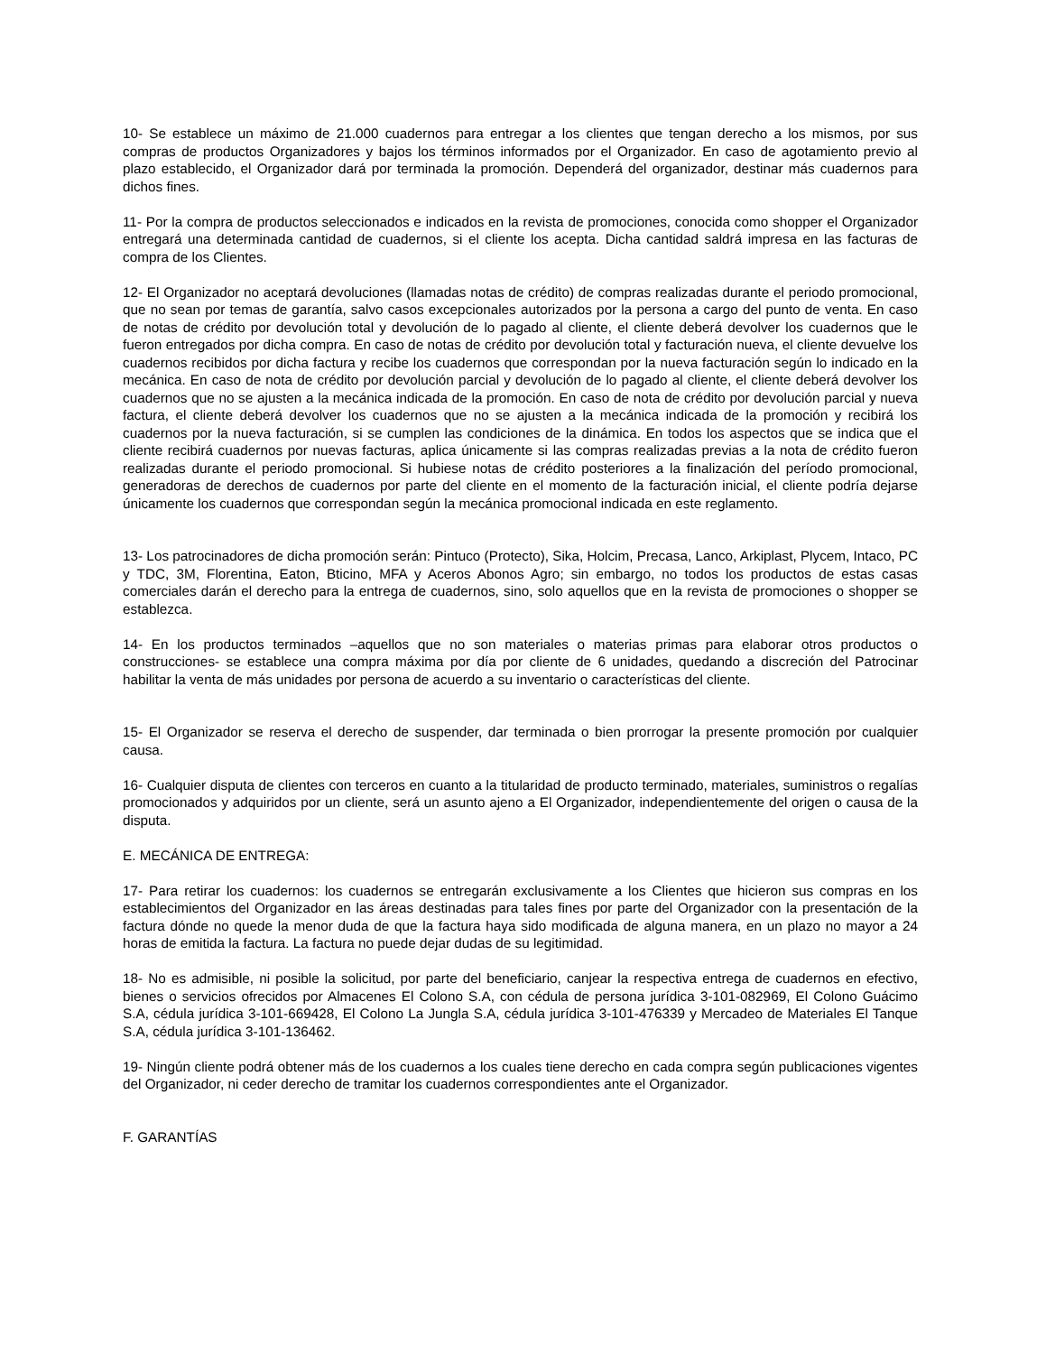10- Se establece un máximo de 21.000 cuadernos para entregar a los clientes que tengan derecho a los mismos, por sus compras de productos Organizadores y bajos los términos informados por el Organizador. En caso de agotamiento previo al plazo establecido, el Organizador dará por terminada la promoción. Dependerá del organizador, destinar más cuadernos para dichos fines.
11- Por la compra de productos seleccionados e indicados en la revista de promociones, conocida como shopper el Organizador entregará una determinada cantidad de cuadernos, si el cliente los acepta. Dicha cantidad saldrá impresa en las facturas de compra de los Clientes.
12- El Organizador no aceptará devoluciones (llamadas notas de crédito) de compras realizadas durante el periodo promocional, que no sean por temas de garantía, salvo casos excepcionales autorizados por la persona a cargo del punto de venta. En caso de notas de crédito por devolución total y devolución de lo pagado al cliente, el cliente deberá devolver los cuadernos que le fueron entregados por dicha compra. En caso de notas de crédito por devolución total y facturación nueva, el cliente devuelve los cuadernos recibidos por dicha factura y recibe los cuadernos que correspondan por la nueva facturación según lo indicado en la mecánica. En caso de nota de crédito por devolución parcial y devolución de lo pagado al cliente, el cliente deberá devolver los cuadernos que no se ajusten a la mecánica indicada de la promoción. En caso de nota de crédito por devolución parcial y nueva factura, el cliente deberá devolver los cuadernos que no se ajusten a la mecánica indicada de la promoción y recibirá los cuadernos por la nueva facturación, si se cumplen las condiciones de la dinámica. En todos los aspectos que se indica que el cliente recibirá cuadernos por nuevas facturas, aplica únicamente si las compras realizadas previas a la nota de crédito fueron realizadas durante el periodo promocional. Si hubiese notas de crédito posteriores a la finalización del período promocional, generadoras de derechos de cuadernos por parte del cliente en el momento de la facturación inicial, el cliente podría dejarse únicamente los cuadernos que correspondan según la mecánica promocional indicada en este reglamento.
13- Los patrocinadores de dicha promoción serán: Pintuco (Protecto), Sika, Holcim, Precasa, Lanco, Arkiplast, Plycem, Intaco, PC y TDC, 3M, Florentina, Eaton, Bticino, MFA y Aceros Abonos Agro; sin embargo, no todos los productos de estas casas comerciales darán el derecho para la entrega de cuadernos, sino, solo aquellos que en la revista de promociones o shopper se establezca.
14- En los productos terminados –aquellos que no son materiales o materias primas para elaborar otros productos o construcciones- se establece una compra máxima por día por cliente de 6 unidades, quedando a discreción del Patrocinar habilitar la venta de más unidades por persona de acuerdo a su inventario o características del cliente.
15- El Organizador se reserva el derecho de suspender, dar terminada o bien prorrogar la presente promoción por cualquier causa.
16- Cualquier disputa de clientes con terceros en cuanto a la titularidad de producto terminado, materiales, suministros o regalías promocionados y adquiridos por un cliente, será un asunto ajeno a El Organizador, independientemente del origen o causa de la disputa.
E. MECÁNICA DE ENTREGA:
17- Para retirar los cuadernos: los cuadernos se entregarán exclusivamente a los Clientes que hicieron sus compras en los establecimientos del Organizador en las áreas destinadas para tales fines por parte del Organizador con la presentación de la factura dónde no quede la menor duda de que la factura haya sido modificada de alguna manera, en un plazo no mayor a 24 horas de emitida la factura. La factura no puede dejar dudas de su legitimidad.
18- No es admisible, ni posible la solicitud, por parte del beneficiario, canjear la respectiva entrega de cuadernos en efectivo, bienes o servicios ofrecidos por Almacenes El Colono S.A, con cédula de persona jurídica 3-101-082969, El Colono Guácimo S.A, cédula jurídica 3-101-669428, El Colono La Jungla S.A, cédula jurídica 3-101-476339 y Mercadeo de Materiales El Tanque S.A, cédula jurídica 3-101-136462.
19- Ningún cliente podrá obtener más de los cuadernos a los cuales tiene derecho en cada compra según publicaciones vigentes del Organizador, ni ceder derecho de tramitar los cuadernos correspondientes ante el Organizador.
F. GARANTÍAS